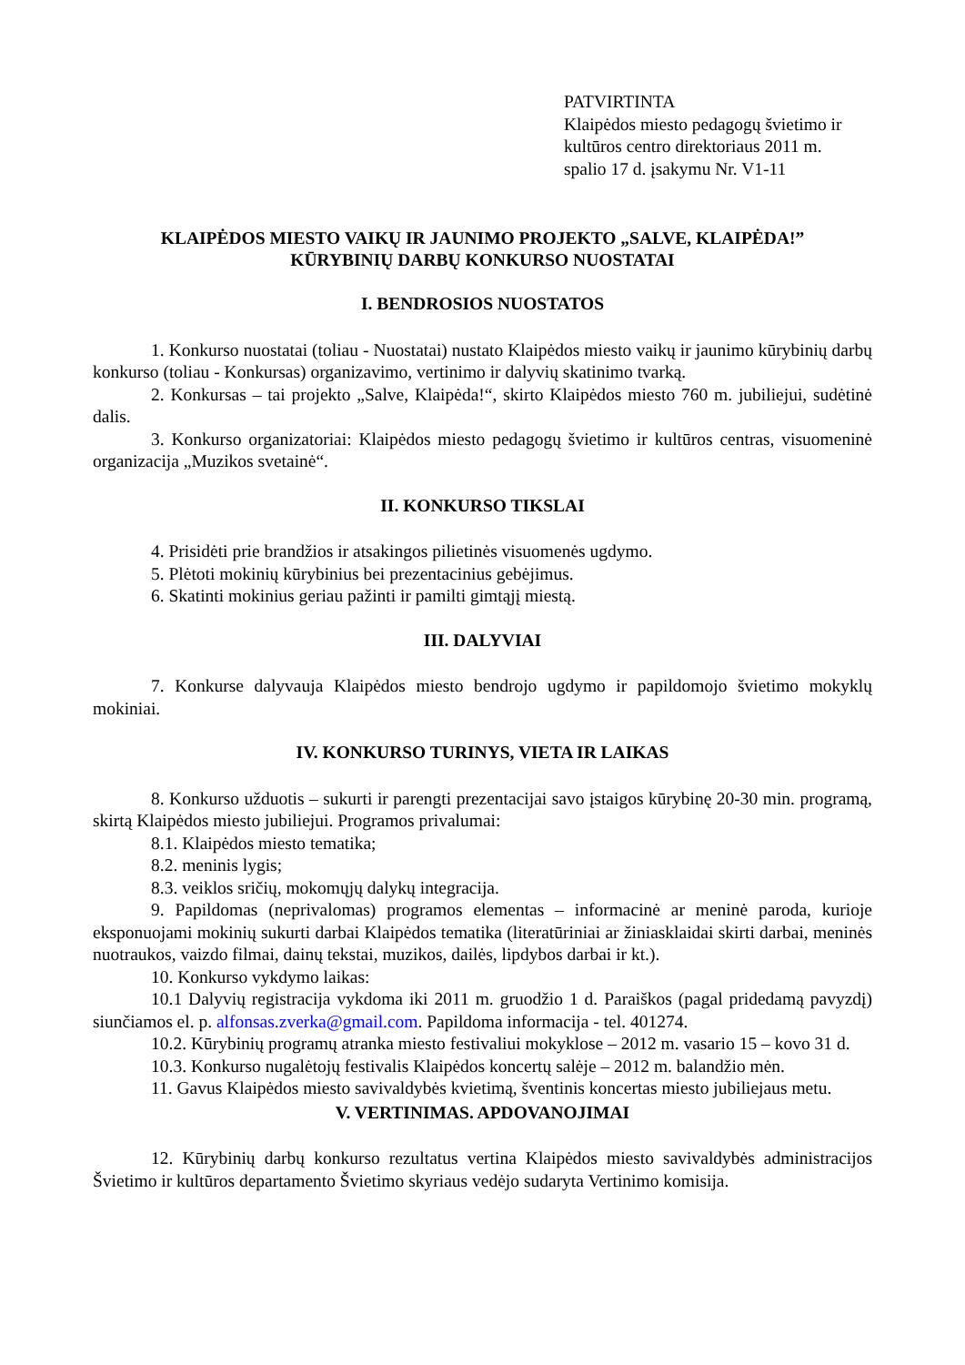PATVIRTINTA
Klaipėdos miesto pedagogų švietimo ir
kultūros centro direktoriaus 2011 m.
spalio 17 d. įsakymu Nr. V1-11
KLAIPĖDOS MIESTO VAIKŲ IR JAUNIMO PROJEKTO „SALVE, KLAIPĖDA!”
KŪRYBINIŲ DARBŲ KONKURSO NUOSTATAI
I. BENDROSIOS NUOSTATOS
1. Konkurso nuostatai (toliau - Nuostatai) nustato Klaipėdos miesto vaikų ir jaunimo kūrybinių darbų konkurso (toliau - Konkursas) organizavimo, vertinimo ir dalyvių skatinimo tvarką.
2. Konkursas – tai projekto „Salve, Klaipėda!“, skirto Klaipėdos miesto 760 m. jubiliejui, sudėtinė dalis.
3. Konkurso organizatoriai: Klaipėdos miesto pedagogų švietimo ir kultūros centras, visuomeninė organizacija „Muzikos svetainė“.
II. KONKURSO TIKSLAI
4. Prisidėti prie brandžios ir atsakingos pilietinės visuomenės ugdymo.
5. Plėtoti mokinių kūrybinius bei prezentacinius gebėjimus.
6. Skatinti mokinius geriau pažinti ir pamilti gimtąjį miestą.
III. DALYVIAI
7. Konkurse dalyvauja Klaipėdos miesto bendrojo ugdymo ir papildomojo švietimo mokyklų mokiniai.
IV. KONKURSO TURINYS, VIETA IR LAIKAS
8. Konkurso užduotis – sukurti ir parengti prezentacijai savo įstaigos kūrybinę 20-30 min. programą, skirtą Klaipėdos miesto jubiliejui. Programos privalumai:
8.1. Klaipėdos miesto tematika;
8.2. meninis lygis;
8.3. veiklos sričių, mokomųjų dalykų integracija.
9. Papildomas (neprivalomas) programos elementas – informacinė ar meninė paroda, kurioje eksponuojami mokinių sukurti darbai Klaipėdos tematika (literatūriniai ar žiniasklaidai skirti darbai, meninės nuotraukos, vaizdo filmai, dainų tekstai, muzikos, dailės, lipdybos darbai ir kt.).
10. Konkurso vykdymo laikas:
10.1 Dalyvių registracija vykdoma iki 2011 m. gruodžio 1 d. Paraiškos (pagal pridedamą pavyzdį) siunčiamos el. p. alfonsas.zverka@gmail.com. Papildoma informacija - tel. 401274.
10.2. Kūrybinių programų atranka miesto festivaliui mokyklose – 2012 m. vasario 15 – kovo 31 d.
10.3. Konkurso nugalėtojų festivalis Klaipėdos koncertų salėje – 2012 m. balandžio mėn.
11. Gavus Klaipėdos miesto savivaldybės kvietimą, šventinis koncertas miesto jubiliejaus metu.
V. VERTINIMAS. APDOVANOJIMAI
12. Kūrybinių darbų konkurso rezultatus vertina Klaipėdos miesto savivaldybės administracijos Švietimo ir kultūros departamento Švietimo skyriaus vedėjo sudaryta Vertinimo komisija.